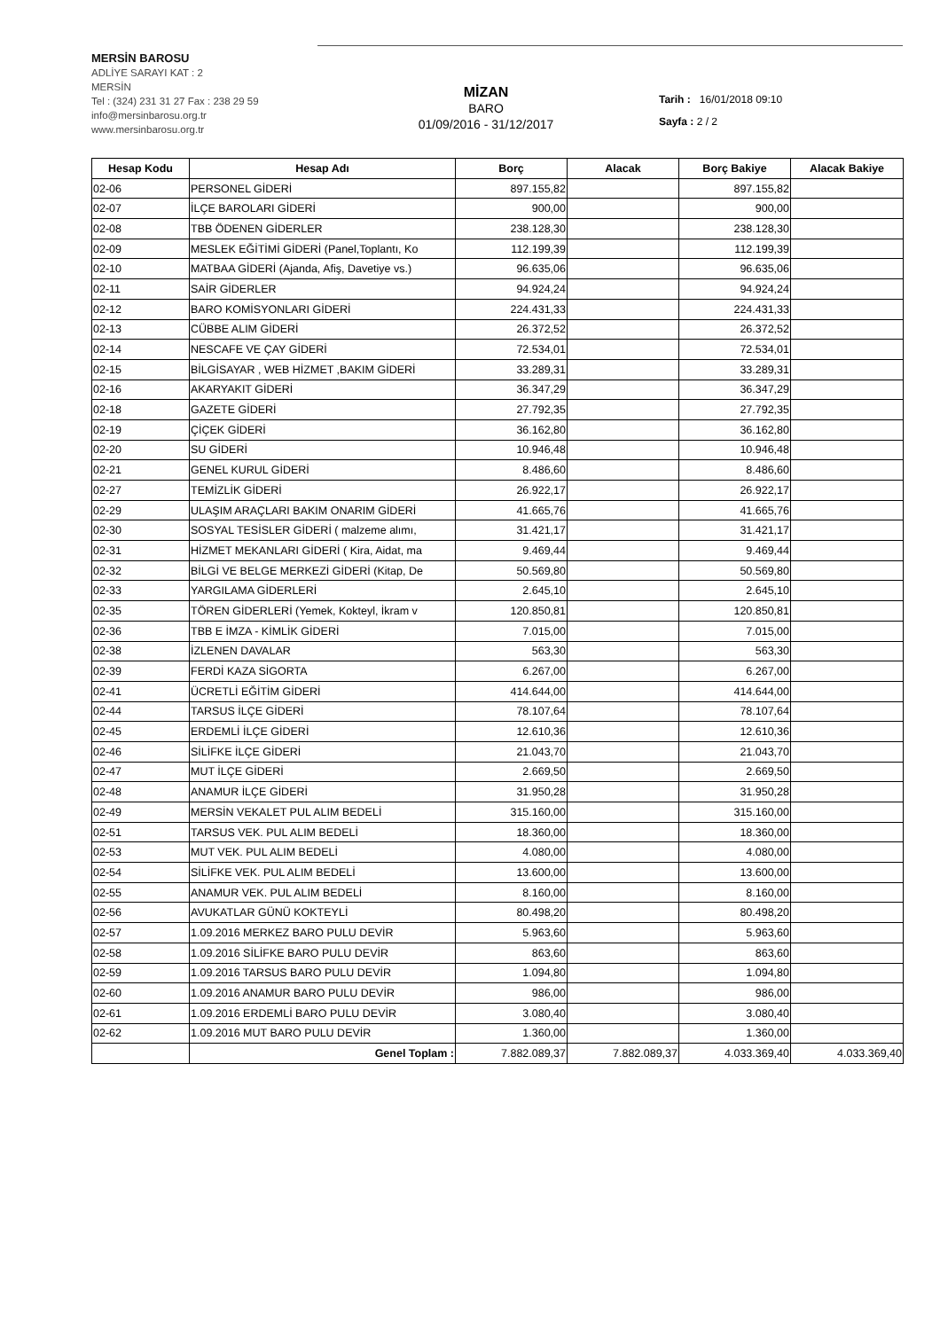MERSİN BAROSU
ADLİYE SARAYI KAT : 2
MERSİN
Tel : (324) 231 31 27 Fax : 238 29 59
info@mersinbarosu.org.tr
www.mersinbarosu.org.tr
MİZAN
BARO
01/09/2016 - 31/12/2017
Tarih : 16/01/2018 09:10
Sayfa : 2 / 2
| Hesap Kodu | Hesap Adı | Borç | Alacak | Borç Bakiye | Alacak Bakiye |
| --- | --- | --- | --- | --- | --- |
| 02-06 | PERSONEL GİDERİ | 897.155,82 | | 897.155,82 | |
| 02-07 | İLÇE BAROLARI GİDERİ | 900,00 | | 900,00 | |
| 02-08 | TBB ÖDENEN GİDERLER | 238.128,30 | | 238.128,30 | |
| 02-09 | MESLEK EĞİTİMİ GİDERİ (Panel,Toplantı, Ko | 112.199,39 | | 112.199,39 | |
| 02-10 | MATBAA GİDERİ (Ajanda, Afiş, Davetiye vs.) | 96.635,06 | | 96.635,06 | |
| 02-11 | SAİR GİDERLER | 94.924,24 | | 94.924,24 | |
| 02-12 | BARO KOMİSYONLARI GİDERİ | 224.431,33 | | 224.431,33 | |
| 02-13 | CÜBBE ALIM GİDERİ | 26.372,52 | | 26.372,52 | |
| 02-14 | NESCAFE VE ÇAY GİDERİ | 72.534,01 | | 72.534,01 | |
| 02-15 | BİLGİSAYAR , WEB HİZMET ,BAKIM GİDERİ | 33.289,31 | | 33.289,31 | |
| 02-16 | AKARYAKIT GİDERİ | 36.347,29 | | 36.347,29 | |
| 02-18 | GAZETE GİDERİ | 27.792,35 | | 27.792,35 | |
| 02-19 | ÇİÇEK GİDERİ | 36.162,80 | | 36.162,80 | |
| 02-20 | SU GİDERİ | 10.946,48 | | 10.946,48 | |
| 02-21 | GENEL KURUL GİDERİ | 8.486,60 | | 8.486,60 | |
| 02-27 | TEMİZLİK GİDERİ | 26.922,17 | | 26.922,17 | |
| 02-29 | ULAŞIM ARAÇLARI BAKIM ONARIM GİDERİ | 41.665,76 | | 41.665,76 | |
| 02-30 | SOSYAL TESİSLER GİDERİ ( malzeme alımı, | 31.421,17 | | 31.421,17 | |
| 02-31 | HİZMET MEKANLARI GİDERİ ( Kira, Aidat, ma | 9.469,44 | | 9.469,44 | |
| 02-32 | BİLGİ VE BELGE MERKEZİ GİDERİ (Kitap, De | 50.569,80 | | 50.569,80 | |
| 02-33 | YARGILAMA GİDERLERİ | 2.645,10 | | 2.645,10 | |
| 02-35 | TÖREN GİDERLERİ (Yemek, Kokteyl, İkram v | 120.850,81 | | 120.850,81 | |
| 02-36 | TBB E İMZA - KİMLİK GİDERİ | 7.015,00 | | 7.015,00 | |
| 02-38 | İZLENEN DAVALAR | 563,30 | | 563,30 | |
| 02-39 | FERDİ KAZA SİGORTA | 6.267,00 | | 6.267,00 | |
| 02-41 | ÜCRETLİ EĞİTİM GİDERİ | 414.644,00 | | 414.644,00 | |
| 02-44 | TARSUS İLÇE GİDERİ | 78.107,64 | | 78.107,64 | |
| 02-45 | ERDEMLİ İLÇE GİDERİ | 12.610,36 | | 12.610,36 | |
| 02-46 | SİLİFKE İLÇE GİDERİ | 21.043,70 | | 21.043,70 | |
| 02-47 | MUT İLÇE GİDERİ | 2.669,50 | | 2.669,50 | |
| 02-48 | ANAMUR İLÇE GİDERİ | 31.950,28 | | 31.950,28 | |
| 02-49 | MERSİN VEKALET PUL ALIM BEDELİ | 315.160,00 | | 315.160,00 | |
| 02-51 | TARSUS VEK. PUL ALIM BEDELİ | 18.360,00 | | 18.360,00 | |
| 02-53 | MUT VEK. PUL ALIM BEDELİ | 4.080,00 | | 4.080,00 | |
| 02-54 | SİLİFKE VEK. PUL ALIM BEDELİ | 13.600,00 | | 13.600,00 | |
| 02-55 | ANAMUR VEK. PUL ALIM BEDELİ | 8.160,00 | | 8.160,00 | |
| 02-56 | AVUKATLAR GÜNÜ KOKTEYLİ | 80.498,20 | | 80.498,20 | |
| 02-57 | 1.09.2016 MERKEZ BARO PULU DEVİR | 5.963,60 | | 5.963,60 | |
| 02-58 | 1.09.2016 SİLİFKE BARO PULU DEVİR | 863,60 | | 863,60 | |
| 02-59 | 1.09.2016 TARSUS BARO PULU DEVİR | 1.094,80 | | 1.094,80 | |
| 02-60 | 1.09.2016 ANAMUR BARO PULU DEVİR | 986,00 | | 986,00 | |
| 02-61 | 1.09.2016 ERDEMLİ BARO PULU DEVİR | 3.080,40 | | 3.080,40 | |
| 02-62 | 1.09.2016 MUT BARO PULU DEVİR | 1.360,00 | | 1.360,00 | |
| | Genel Toplam : | 7.882.089,37 | 7.882.089,37 | 4.033.369,40 | 4.033.369,40 |